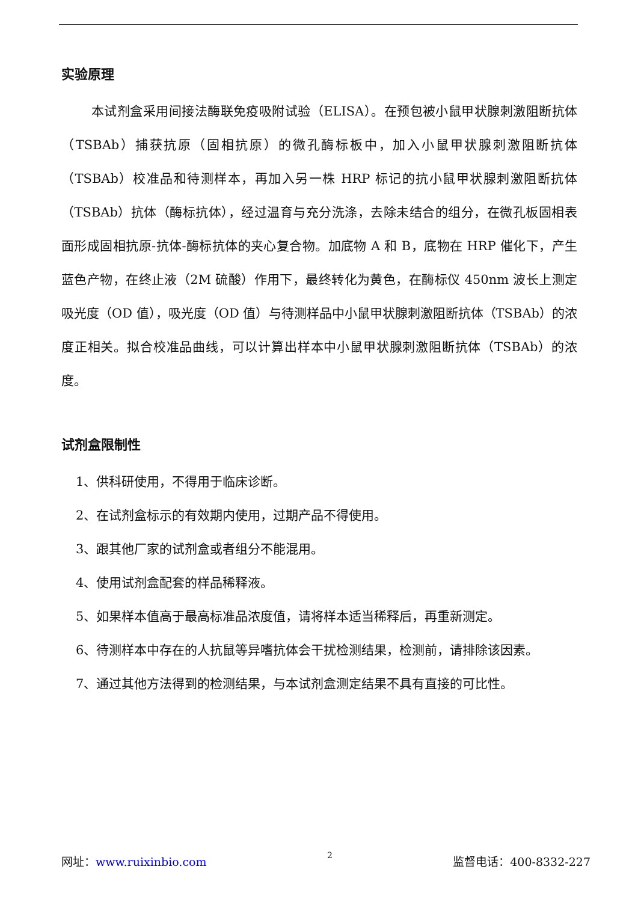实验原理
本试剂盒采用间接法酶联免疫吸附试验（ELISA）。在预包被小鼠甲状腺刺激阻断抗体（TSBAb）捕获抗原（固相抗原）的微孔酶标板中，加入小鼠甲状腺刺激阻断抗体（TSBAb）校准品和待测样本，再加入另一株 HRP 标记的抗小鼠甲状腺刺激阻断抗体（TSBAb）抗体（酶标抗体），经过温育与充分洗涤，去除未结合的组分，在微孔板固相表面形成固相抗原-抗体-酶标抗体的夹心复合物。加底物 A 和 B，底物在 HRP 催化下，产生蓝色产物，在终止液（2M 硫酸）作用下，最终转化为黄色，在酶标仪 450nm 波长上测定吸光度（OD 值），吸光度（OD 值）与待测样品中小鼠甲状腺刺激阻断抗体（TSBAb）的浓度正相关。拟合校准品曲线，可以计算出样本中小鼠甲状腺刺激阻断抗体（TSBAb）的浓度。
试剂盒限制性
1、供科研使用，不得用于临床诊断。
2、在试剂盒标示的有效期内使用，过期产品不得使用。
3、跟其他厂家的试剂盒或者组分不能混用。
4、使用试剂盒配套的样品稀释液。
5、如果样本值高于最高标准品浓度值，请将样本适当稀释后，再重新测定。
6、待测样本中存在的人抗鼠等异嗜抗体会干扰检测结果，检测前，请排除该因素。
7、通过其他方法得到的检测结果，与本试剂盒测定结果不具有直接的可比性。
网址：www.ruixinbio.com 2 监督电话：400-8332-227